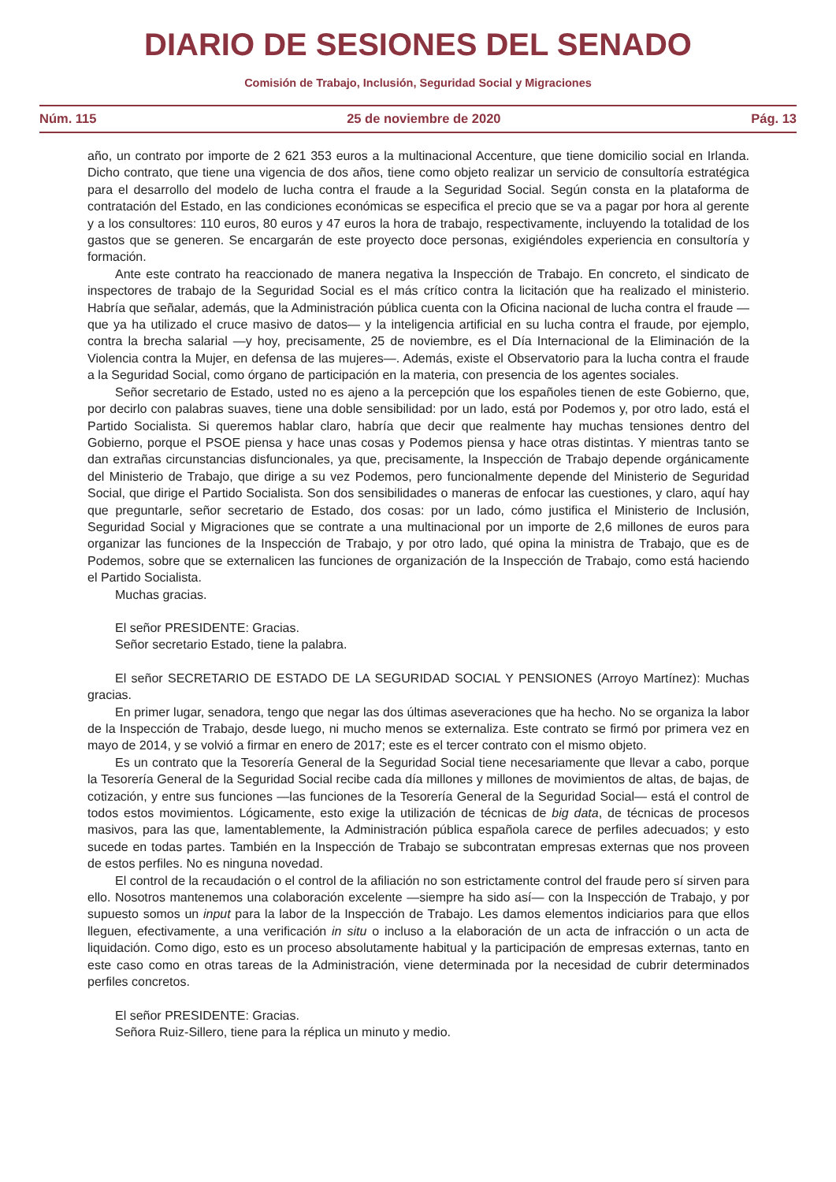DIARIO DE SESIONES DEL SENADO
Comisión de Trabajo, Inclusión, Seguridad Social y Migraciones
Núm. 115 25 de noviembre de 2020 Pág. 13
año, un contrato por importe de 2 621 353 euros a la multinacional Accenture, que tiene domicilio social en Irlanda. Dicho contrato, que tiene una vigencia de dos años, tiene como objeto realizar un servicio de consultoría estratégica para el desarrollo del modelo de lucha contra el fraude a la Seguridad Social. Según consta en la plataforma de contratación del Estado, en las condiciones económicas se especifica el precio que se va a pagar por hora al gerente y a los consultores: 110 euros, 80 euros y 47 euros la hora de trabajo, respectivamente, incluyendo la totalidad de los gastos que se generen. Se encargarán de este proyecto doce personas, exigiéndoles experiencia en consultoría y formación.
Ante este contrato ha reaccionado de manera negativa la Inspección de Trabajo. En concreto, el sindicato de inspectores de trabajo de la Seguridad Social es el más crítico contra la licitación que ha realizado el ministerio. Habría que señalar, además, que la Administración pública cuenta con la Oficina nacional de lucha contra el fraude —que ya ha utilizado el cruce masivo de datos— y la inteligencia artificial en su lucha contra el fraude, por ejemplo, contra la brecha salarial —y hoy, precisamente, 25 de noviembre, es el Día Internacional de la Eliminación de la Violencia contra la Mujer, en defensa de las mujeres—. Además, existe el Observatorio para la lucha contra el fraude a la Seguridad Social, como órgano de participación en la materia, con presencia de los agentes sociales.
Señor secretario de Estado, usted no es ajeno a la percepción que los españoles tienen de este Gobierno, que, por decirlo con palabras suaves, tiene una doble sensibilidad: por un lado, está por Podemos y, por otro lado, está el Partido Socialista. Si queremos hablar claro, habría que decir que realmente hay muchas tensiones dentro del Gobierno, porque el PSOE piensa y hace unas cosas y Podemos piensa y hace otras distintas. Y mientras tanto se dan extrañas circunstancias disfuncionales, ya que, precisamente, la Inspección de Trabajo depende orgánicamente del Ministerio de Trabajo, que dirige a su vez Podemos, pero funcionalmente depende del Ministerio de Seguridad Social, que dirige el Partido Socialista. Son dos sensibilidades o maneras de enfocar las cuestiones, y claro, aquí hay que preguntarle, señor secretario de Estado, dos cosas: por un lado, cómo justifica el Ministerio de Inclusión, Seguridad Social y Migraciones que se contrate a una multinacional por un importe de 2,6 millones de euros para organizar las funciones de la Inspección de Trabajo, y por otro lado, qué opina la ministra de Trabajo, que es de Podemos, sobre que se externalicen las funciones de organización de la Inspección de Trabajo, como está haciendo el Partido Socialista.
Muchas gracias.
El señor PRESIDENTE: Gracias.
Señor secretario Estado, tiene la palabra.
El señor SECRETARIO DE ESTADO DE LA SEGURIDAD SOCIAL Y PENSIONES (Arroyo Martínez): Muchas gracias.
En primer lugar, senadora, tengo que negar las dos últimas aseveraciones que ha hecho. No se organiza la labor de la Inspección de Trabajo, desde luego, ni mucho menos se externaliza. Este contrato se firmó por primera vez en mayo de 2014, y se volvió a firmar en enero de 2017; este es el tercer contrato con el mismo objeto.
Es un contrato que la Tesorería General de la Seguridad Social tiene necesariamente que llevar a cabo, porque la Tesorería General de la Seguridad Social recibe cada día millones y millones de movimientos de altas, de bajas, de cotización, y entre sus funciones —las funciones de la Tesorería General de la Seguridad Social— está el control de todos estos movimientos. Lógicamente, esto exige la utilización de técnicas de big data, de técnicas de procesos masivos, para las que, lamentablemente, la Administración pública española carece de perfiles adecuados; y esto sucede en todas partes. También en la Inspección de Trabajo se subcontratan empresas externas que nos proveen de estos perfiles. No es ninguna novedad.
El control de la recaudación o el control de la afiliación no son estrictamente control del fraude pero sí sirven para ello. Nosotros mantenemos una colaboración excelente —siempre ha sido así— con la Inspección de Trabajo, y por supuesto somos un input para la labor de la Inspección de Trabajo. Les damos elementos indiciarios para que ellos lleguen, efectivamente, a una verificación in situ o incluso a la elaboración de un acta de infracción o un acta de liquidación. Como digo, esto es un proceso absolutamente habitual y la participación de empresas externas, tanto en este caso como en otras tareas de la Administración, viene determinada por la necesidad de cubrir determinados perfiles concretos.
El señor PRESIDENTE: Gracias.
Señora Ruiz-Sillero, tiene para la réplica un minuto y medio.